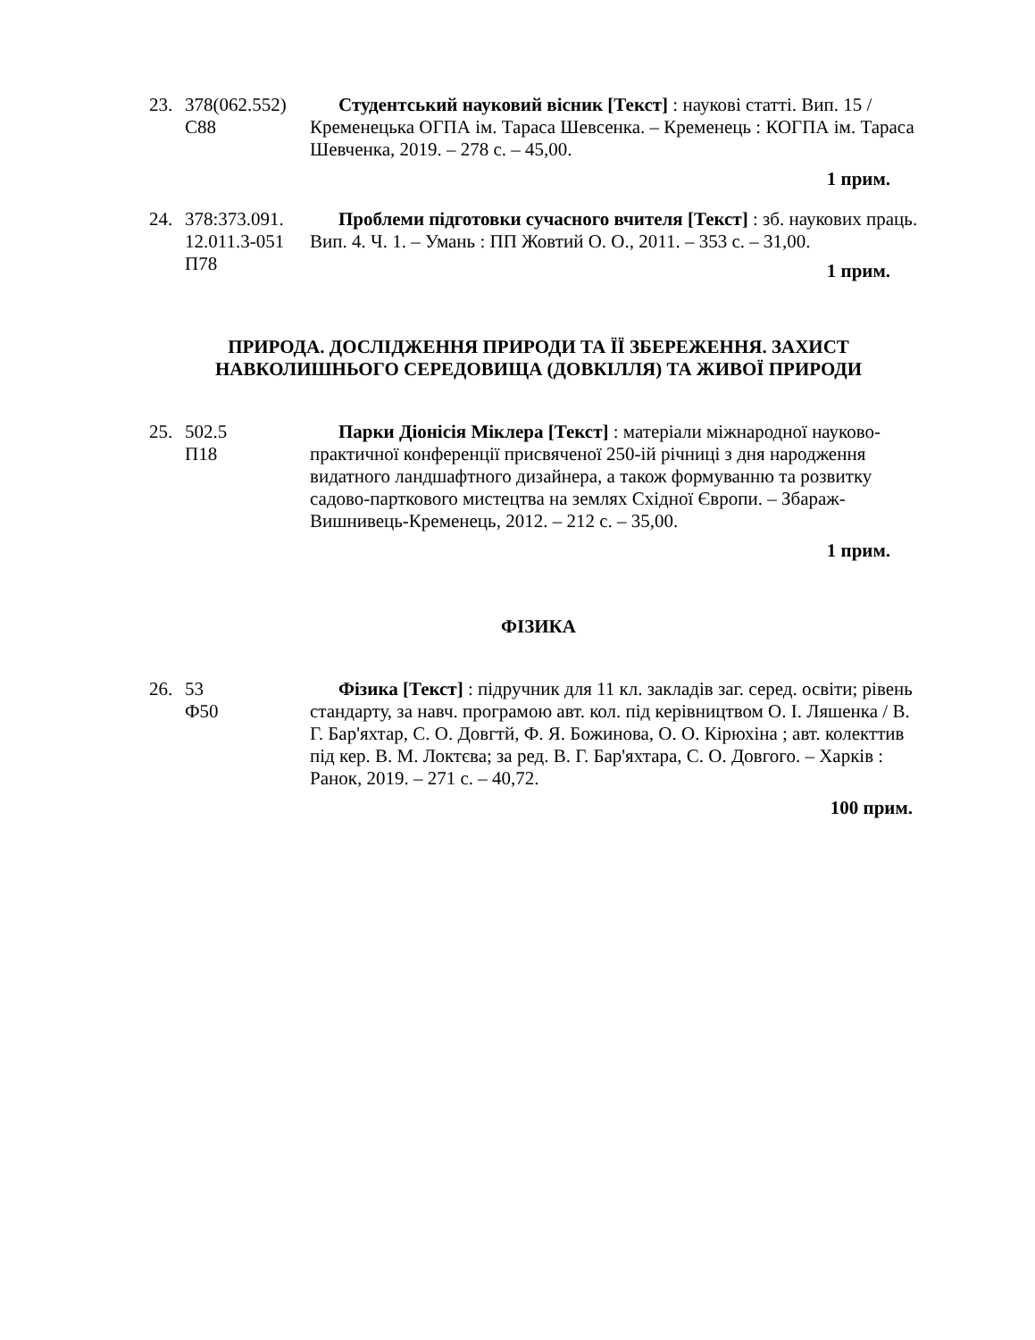23. 378(062.552)
C88
Студентський науковий вісник [Текст] : наукові статті. Вип. 15 / Кременецька ОГПА ім. Тараса Шевсенка. – Кременець : КОГПА ім. Тараса Шевченка, 2019. – 278 с. – 45,00.
1 прим.
24. 378:373.091.
12.011.3-051
П78
Проблеми підготовки сучасного вчителя [Текст] : зб. наукових праць. Вип. 4. Ч. 1. – Умань : ПП Жовтий О. О., 2011. – 353 с. – 31,00.
1 прим.
ПРИРОДА. ДОСЛІДЖЕННЯ ПРИРОДИ ТА ЇЇ ЗБЕРЕЖЕННЯ. ЗАХИСТ НАВКОЛИШНЬОГО СЕРЕДОВИЩА (ДОВКІЛЛЯ) ТА ЖИВОЇ ПРИРОДИ
25. 502.5
П18
Парки Діонісія Міклера [Текст] : матеріали міжнародної науково-практичної конференції присвяченої 250-ій річниці з дня народження видатного ландшафтного дизайнера, а також формуванню та розвитку садово-парткового мистецтва на землях Східної Європи. – Збараж-Вишнивець-Кременець, 2012. – 212 с. – 35,00.
1 прим.
ФІЗИКА
26. 53
Ф50
Фізика [Текст] : підручник для 11 кл. закладів заг. серед. освіти; рівень стандарту, за навч. програмою авт. кол. під керівництвом О. І. Ляшенка / В. Г. Бар'яхтар, С. О. Довгтй, Ф. Я. Божинова, О. О. Кірюхіна ; авт. колекттив під кер. В. М. Локтєва; за ред. В. Г. Бар'яхтара, С. О. Довгого. – Харків : Ранок, 2019. – 271 с. – 40,72.
100 прим.